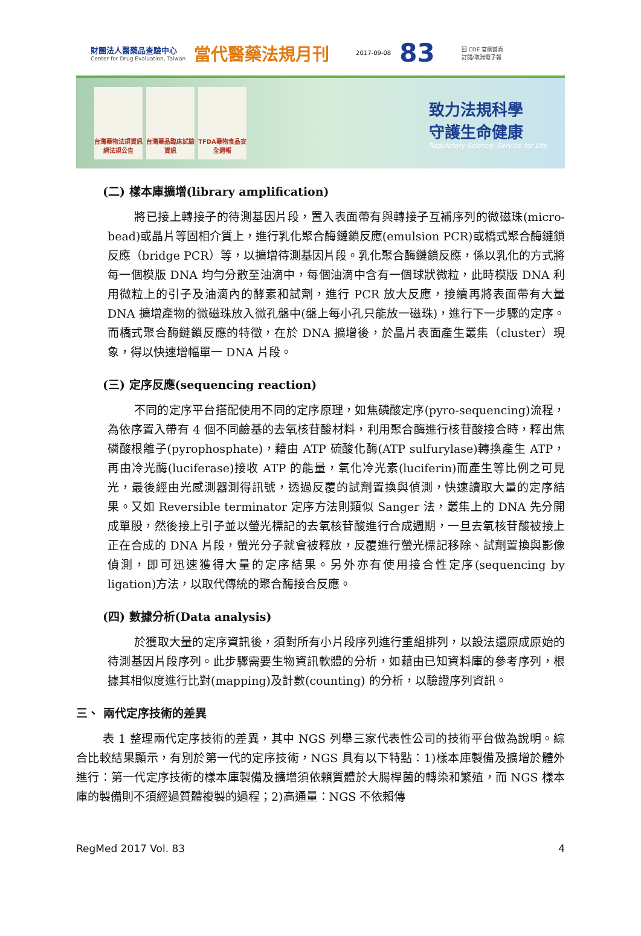財團法人醫藥品查驗中心
Center for Drug Evaluation, Taiwan
當代醫藥法規月刊
2017-09-08
83
回 CDE 官網首頁
訂閱/取消電子報
台灣藥物法規資訊網法規公告
台灣藥品臨床試驗資訊
TFDA藥物食品安全週報
致力法規科學
守護生命健康
Regulatory Science, Service for Life
(二) 樣本庫擴增(library amplification)
將已接上轉接子的待測基因片段，置入表面帶有與轉接子互補序列的微磁珠(micro-bead)或晶片等固相介質上，進行乳化聚合酶鏈鎖反應(emulsion PCR)或橋式聚合酶鏈鎖反應（bridge PCR）等，以擴增待測基因片段。乳化聚合酶鏈鎖反應，係以乳化的方式將每一個模版 DNA 均勻分散至油滴中，每個油滴中含有一個球狀微粒，此時模版 DNA 利用微粒上的引子及油滴內的酵素和試劑，進行 PCR 放大反應，接續再將表面帶有大量 DNA 擴增產物的微磁珠放入微孔盤中(盤上每小孔只能放一磁珠)，進行下一步驟的定序。而橋式聚合酶鏈鎖反應的特徵，在於 DNA 擴增後，於晶片表面產生叢集（cluster）現象，得以快速增幅單一 DNA 片段。
(三) 定序反應(sequencing reaction)
不同的定序平台搭配使用不同的定序原理，如焦磷酸定序(pyro-sequencing)流程，為依序置入帶有 4 個不同鹼基的去氧核苷酸材料，利用聚合酶進行核苷酸接合時，釋出焦磷酸根離子(pyrophosphate)，藉由 ATP 硫酸化酶(ATP sulfurylase)轉換產生 ATP，再由冷光酶(luciferase)接收 ATP 的能量，氧化冷光素(luciferin)而產生等比例之可見光，最後經由光感測器測得訊號，透過反覆的試劑置換與偵測，快速讀取大量的定序結果。又如 Reversible terminator 定序方法則類似 Sanger 法，叢集上的 DNA 先分開成單股，然後接上引子並以螢光標記的去氧核苷酸進行合成週期，一旦去氧核苷酸被接上正在合成的 DNA 片段，螢光分子就會被釋放，反覆進行螢光標記移除、試劑置換與影像偵測，即可迅速獲得大量的定序結果。另外亦有使用接合性定序(sequencing by ligation)方法，以取代傳統的聚合酶接合反應。
(四) 數據分析(Data analysis)
於獲取大量的定序資訊後，須對所有小片段序列進行重組排列，以設法還原成原始的待測基因片段序列。此步驟需要生物資訊軟體的分析，如藉由已知資料庫的參考序列，根據其相似度進行比對(mapping)及計數(counting) 的分析，以驗證序列資訊。
三、 兩代定序技術的差異
表 1 整理兩代定序技術的差異，其中 NGS 列舉三家代表性公司的技術平台做為說明。綜合比較結果顯示，有別於第一代的定序技術，NGS 具有以下特點：1)樣本庫製備及擴增於體外進行：第一代定序技術的樣本庫製備及擴增須依賴質體於大腸桿菌的轉染和繁殖，而 NGS 樣本庫的製備則不須經過質體複製的過程；2)高通量：NGS 不依賴傳
RegMed 2017 Vol. 83 4